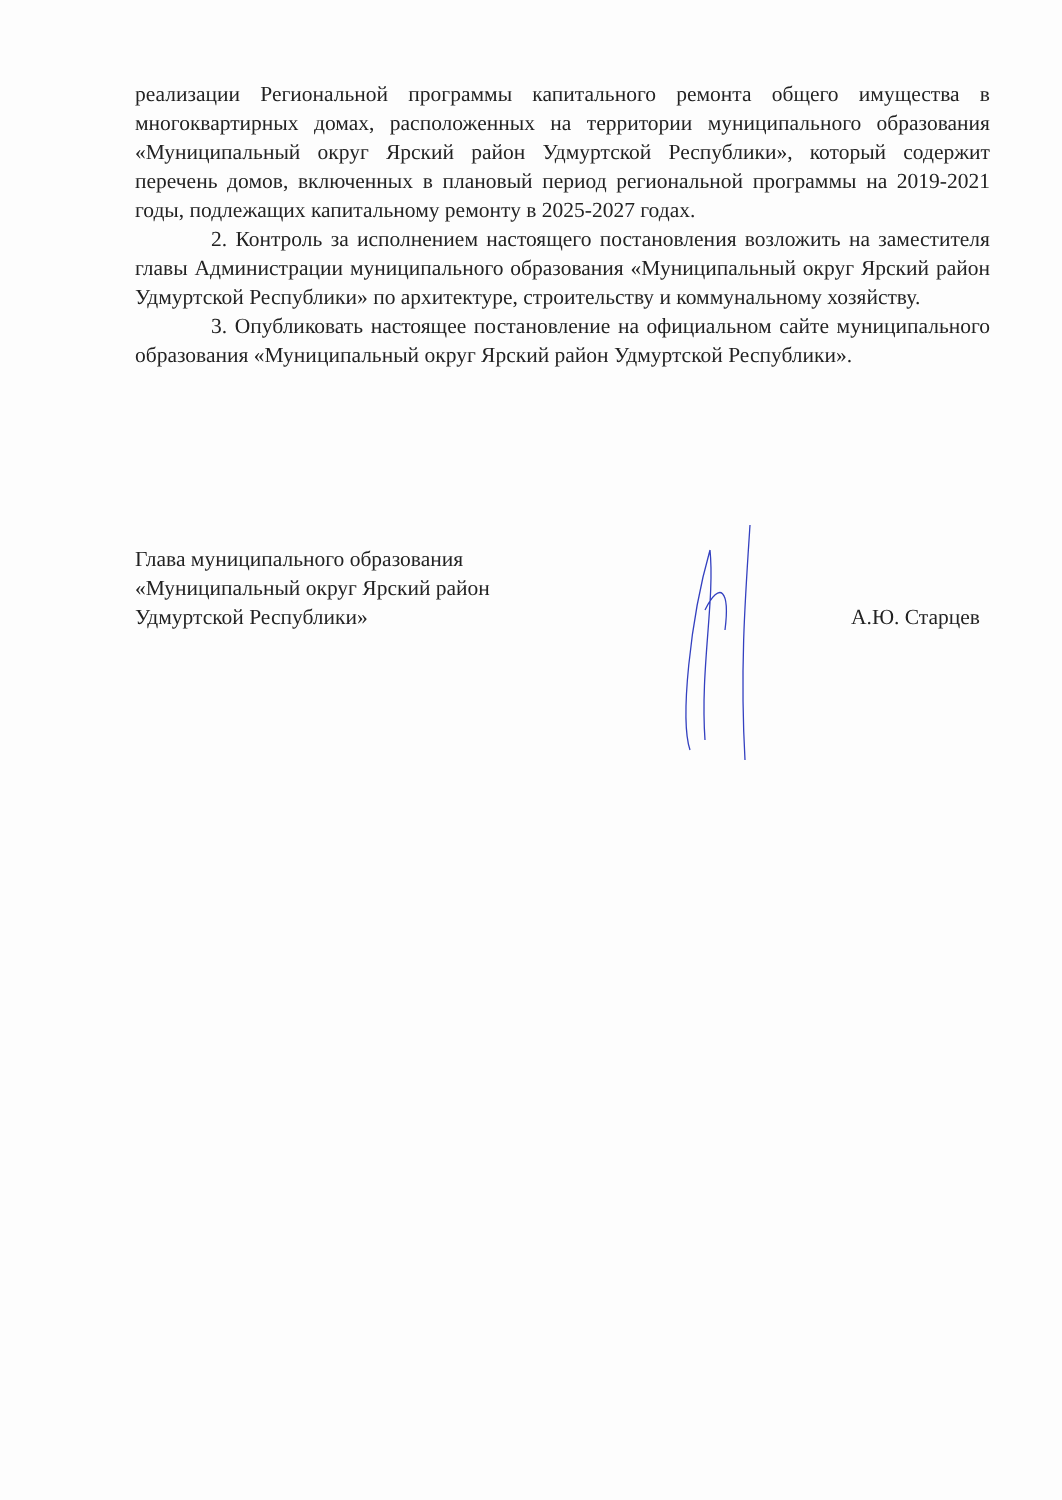реализации Региональной программы капитального ремонта общего имущества в многоквартирных домах, расположенных на территории муниципального образования «Муниципальный округ Ярский район Удмуртской Республики», который содержит перечень домов, включенных в плановый период региональной программы на 2019-2021 годы, подлежащих капитальному ремонту в 2025-2027 годах.
2. Контроль за исполнением настоящего постановления возложить на заместителя главы Администрации муниципального образования «Муниципальный округ Ярский район Удмуртской Республики» по архитектуре, строительству и коммунальному хозяйству.
3. Опубликовать настоящее постановление на официальном сайте муниципального образования «Муниципальный округ Ярский район Удмуртской Республики».
Глава муниципального образования
«Муниципальный округ Ярский район
Удмуртской Республики»
А.Ю. Старцев